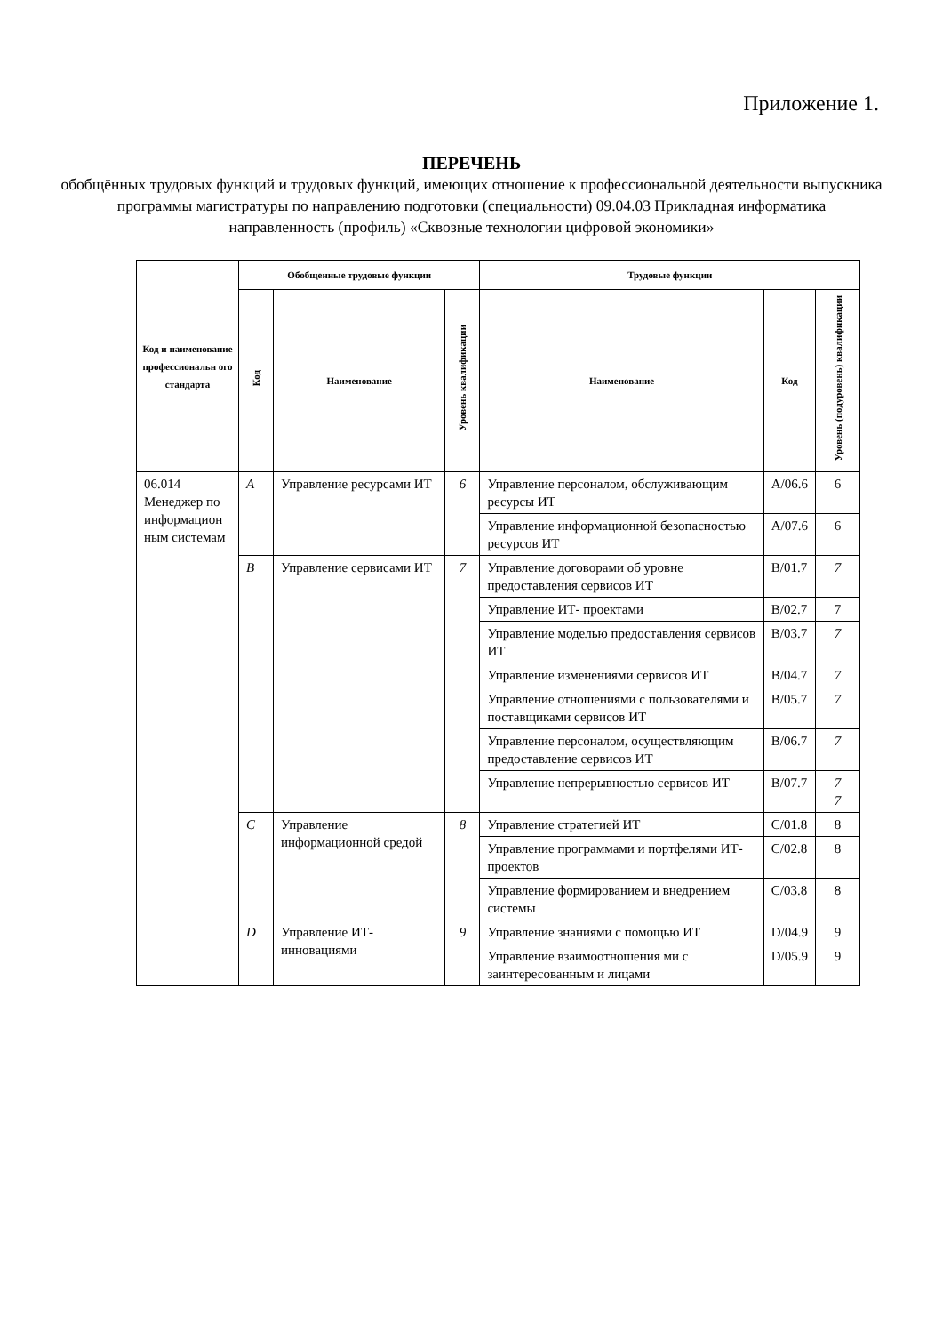Приложение 1.
ПЕРЕЧЕНЬ
обобщённых трудовых функций и трудовых функций, имеющих отношение к профессиональной деятельности выпускника программы магистратуры по направлению подготовки (специальности) 09.04.03 Прикладная информатика
направленность (профиль) «Сквозные технологии цифровой экономики»
| Код и наименование профессиональн ого стандарта | Обобщенные трудовые функции | | | Трудовые функции | | |
| --- | --- | --- | --- | --- | --- | --- |
| | Код | Наименование | Уровень квалификации | Наименование | Код | Уровень (подуровень) квалификации |
| 06.014 Менеджер по информацион ным системам | A | Управление ресурсами ИТ | 6 | Управление персоналом, обслуживающим ресурсы ИТ | A/06.6 | 6 |
| | | | | Управление информационной безопасностью ресурсов ИТ | A/07.6 | 6 |
| | B | Управление сервисами ИТ | 7 | Управление договорами об уровне предоставления сервисов ИТ | B/01.7 | 7 |
| | | | | Управление ИТ- проектами | B/02.7 | 7 |
| | | | | Управление моделью предоставления сервисов ИТ | B/03.7 | 7 |
| | | | | Управление изменениями сервисов ИТ | B/04.7 | 7 |
| | | | | Управление отношениями с пользователями и поставщиками сервисов ИТ | B/05.7 | 7 |
| | | | | Управление персоналом, осуществляющим предоставление сервисов ИТ | B/06.7 | 7 |
| | | | | Управление непрерывностью сервисов ИТ | B/07.7 | 7 7 |
| | C | Управление информационной средой | 8 | Управление стратегией ИТ | C/01.8 | 8 |
| | | | | Управление программами и портфелями ИТ- проектов | C/02.8 | 8 |
| | | | | Управление формированием и внедрением системы | C/03.8 | 8 |
| | D | Управление ИТ-инновациями | 9 | Управление знаниями с помощью ИТ | D/04.9 | 9 |
| | | | | Управление взаимоотношения ми с заинтересованным и лицами | D/05.9 | 9 |